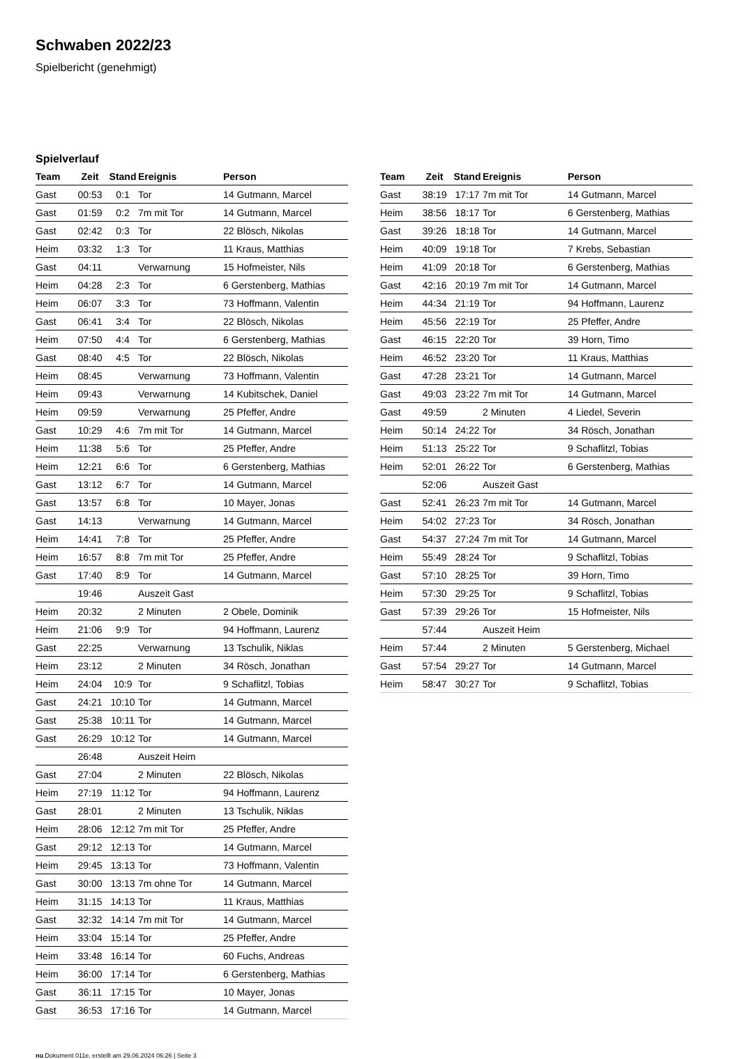Schwaben 2022/23
Spielbericht (genehmigt)
Spielverlauf
| Team | Zeit | Stand | Ereignis | Person |
| --- | --- | --- | --- | --- |
| Gast | 00:53 | 0:1 | Tor | 14 Gutmann, Marcel |
| Gast | 01:59 | 0:2 | 7m mit Tor | 14 Gutmann, Marcel |
| Gast | 02:42 | 0:3 | Tor | 22 Blösch, Nikolas |
| Heim | 03:32 | 1:3 | Tor | 11 Kraus, Matthias |
| Gast | 04:11 | | Verwarnung | 15 Hofmeister, Nils |
| Heim | 04:28 | 2:3 | Tor | 6 Gerstenberg, Mathias |
| Heim | 06:07 | 3:3 | Tor | 73 Hoffmann, Valentin |
| Gast | 06:41 | 3:4 | Tor | 22 Blösch, Nikolas |
| Heim | 07:50 | 4:4 | Tor | 6 Gerstenberg, Mathias |
| Gast | 08:40 | 4:5 | Tor | 22 Blösch, Nikolas |
| Heim | 08:45 | | Verwarnung | 73 Hoffmann, Valentin |
| Heim | 09:43 | | Verwarnung | 14 Kubitschek, Daniel |
| Heim | 09:59 | | Verwarnung | 25 Pfeffer, Andre |
| Gast | 10:29 | 4:6 | 7m mit Tor | 14 Gutmann, Marcel |
| Heim | 11:38 | 5:6 | Tor | 25 Pfeffer, Andre |
| Heim | 12:21 | 6:6 | Tor | 6 Gerstenberg, Mathias |
| Gast | 13:12 | 6:7 | Tor | 14 Gutmann, Marcel |
| Gast | 13:57 | 6:8 | Tor | 10 Mayer, Jonas |
| Gast | 14:13 | | Verwarnung | 14 Gutmann, Marcel |
| Heim | 14:41 | 7:8 | Tor | 25 Pfeffer, Andre |
| Heim | 16:57 | 8:8 | 7m mit Tor | 25 Pfeffer, Andre |
| Gast | 17:40 | 8:9 | Tor | 14 Gutmann, Marcel |
| | 19:46 | | Auszeit Gast | |
| Heim | 20:32 | | 2 Minuten | 2 Obele, Dominik |
| Heim | 21:06 | 9:9 | Tor | 94 Hoffmann, Laurenz |
| Gast | 22:25 | | Verwarnung | 13 Tschulik, Niklas |
| Heim | 23:12 | | 2 Minuten | 34 Rösch, Jonathan |
| Heim | 24:04 | 10:9 | Tor | 9 Schaflitzl, Tobias |
| Gast | 24:21 | 10:10 | Tor | 14 Gutmann, Marcel |
| Gast | 25:38 | 10:11 | Tor | 14 Gutmann, Marcel |
| Gast | 26:29 | 10:12 | Tor | 14 Gutmann, Marcel |
| | 26:48 | | Auszeit Heim | |
| Gast | 27:04 | | 2 Minuten | 22 Blösch, Nikolas |
| Heim | 27:19 | 11:12 | Tor | 94 Hoffmann, Laurenz |
| Gast | 28:01 | | 2 Minuten | 13 Tschulik, Niklas |
| Heim | 28:06 | 12:12 | 7m mit Tor | 25 Pfeffer, Andre |
| Gast | 29:12 | 12:13 | Tor | 14 Gutmann, Marcel |
| Heim | 29:45 | 13:13 | Tor | 73 Hoffmann, Valentin |
| Gast | 30:00 | 13:13 | 7m ohne Tor | 14 Gutmann, Marcel |
| Heim | 31:15 | 14:13 | Tor | 11 Kraus, Matthias |
| Gast | 32:32 | 14:14 | 7m mit Tor | 14 Gutmann, Marcel |
| Heim | 33:04 | 15:14 | Tor | 25 Pfeffer, Andre |
| Heim | 33:48 | 16:14 | Tor | 60 Fuchs, Andreas |
| Heim | 36:00 | 17:14 | Tor | 6 Gerstenberg, Mathias |
| Gast | 36:11 | 17:15 | Tor | 10 Mayer, Jonas |
| Gast | 36:53 | 17:16 | Tor | 14 Gutmann, Marcel |
| Team | Zeit | Stand | Ereignis | Person |
| --- | --- | --- | --- | --- |
| Gast | 38:19 | 17:17 | 7m mit Tor | 14 Gutmann, Marcel |
| Heim | 38:56 | 18:17 | Tor | 6 Gerstenberg, Mathias |
| Gast | 39:26 | 18:18 | Tor | 14 Gutmann, Marcel |
| Heim | 40:09 | 19:18 | Tor | 7 Krebs, Sebastian |
| Heim | 41:09 | 20:18 | Tor | 6 Gerstenberg, Mathias |
| Gast | 42:16 | 20:19 | 7m mit Tor | 14 Gutmann, Marcel |
| Heim | 44:34 | 21:19 | Tor | 94 Hoffmann, Laurenz |
| Heim | 45:56 | 22:19 | Tor | 25 Pfeffer, Andre |
| Gast | 46:15 | 22:20 | Tor | 39 Horn, Timo |
| Heim | 46:52 | 23:20 | Tor | 11 Kraus, Matthias |
| Gast | 47:28 | 23:21 | Tor | 14 Gutmann, Marcel |
| Gast | 49:03 | 23:22 | 7m mit Tor | 14 Gutmann, Marcel |
| Gast | 49:59 | | 2 Minuten | 4 Liedel, Severin |
| Heim | 50:14 | 24:22 | Tor | 34 Rösch, Jonathan |
| Heim | 51:13 | 25:22 | Tor | 9 Schaflitzl, Tobias |
| Heim | 52:01 | 26:22 | Tor | 6 Gerstenberg, Mathias |
| | 52:06 | | Auszeit Gast | |
| Gast | 52:41 | 26:23 | 7m mit Tor | 14 Gutmann, Marcel |
| Heim | 54:02 | 27:23 | Tor | 34 Rösch, Jonathan |
| Gast | 54:37 | 27:24 | 7m mit Tor | 14 Gutmann, Marcel |
| Heim | 55:49 | 28:24 | Tor | 9 Schaflitzl, Tobias |
| Gast | 57:10 | 28:25 | Tor | 39 Horn, Timo |
| Heim | 57:30 | 29:25 | Tor | 9 Schaflitzl, Tobias |
| Gast | 57:39 | 29:26 | Tor | 15 Hofmeister, Nils |
| | 57:44 | | Auszeit Heim | |
| Heim | 57:44 | | 2 Minuten | 5 Gerstenberg, Michael |
| Gast | 57:54 | 29:27 | Tor | 14 Gutmann, Marcel |
| Heim | 58:47 | 30:27 | Tor | 9 Schaflitzl, Tobias |
nu.Dokument 011e, erstellt am 29.06.2024 06:26 | Seite 3